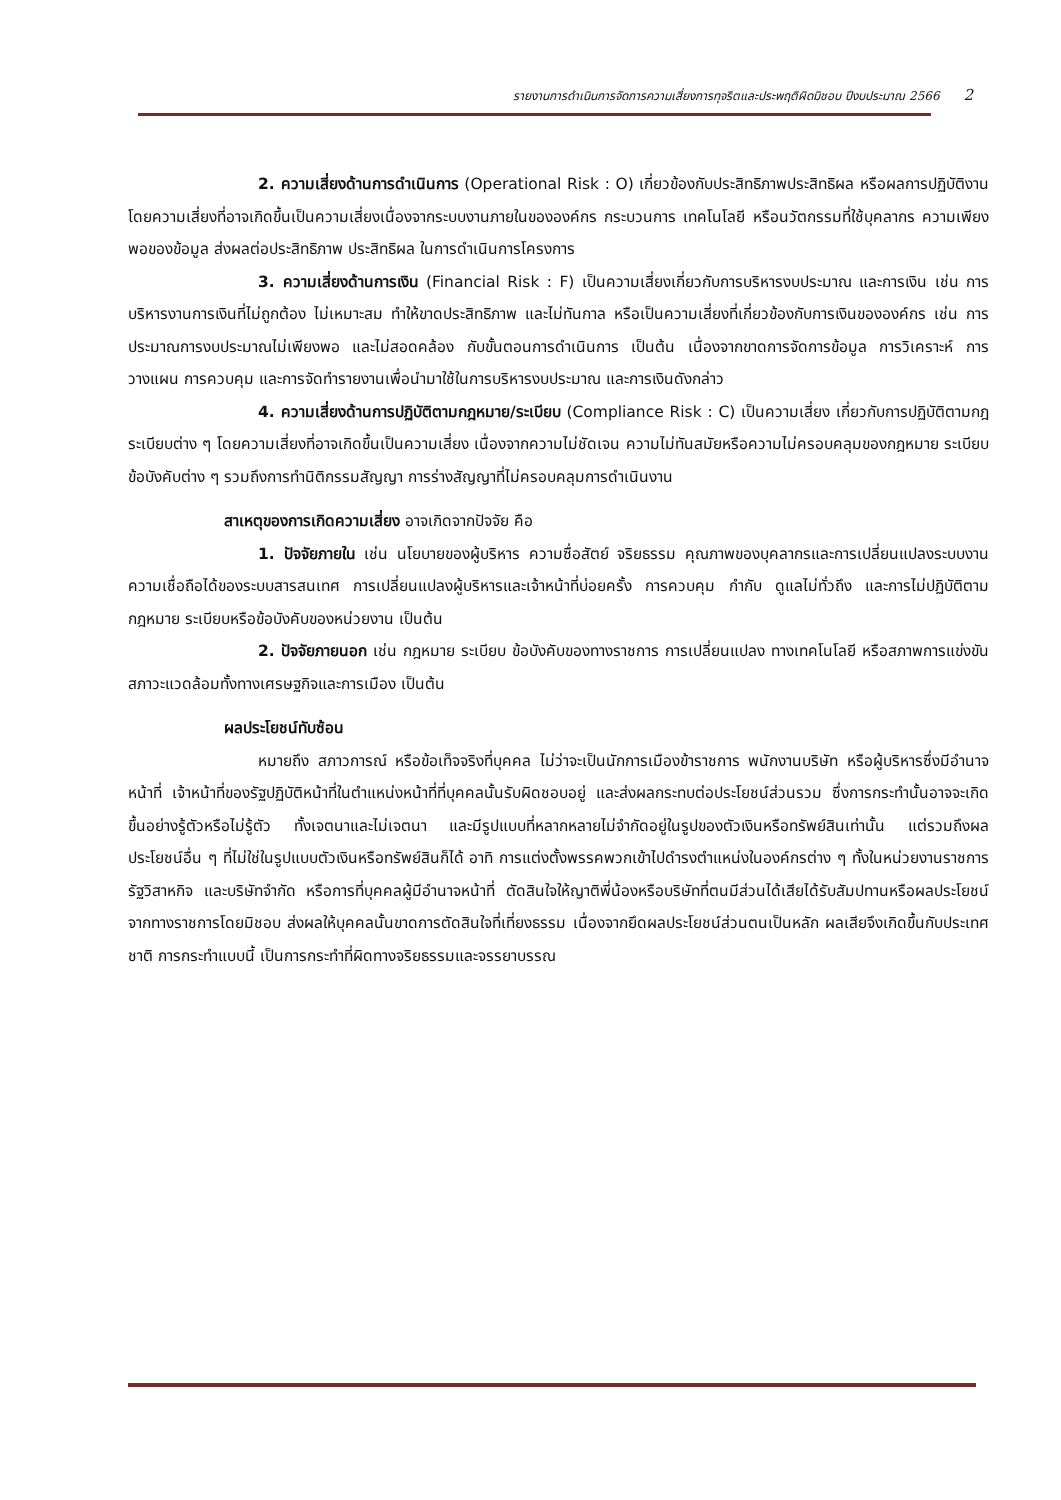รายงานการดำเนินการจัดการความเสี่ยงการทุจริตและประพฤติผิดมิชอบ ปีงบประมาณ 2566 2
2. ความเสี่ยงด้านการดำเนินการ (Operational Risk : O) เกี่ยวข้องกับประสิทธิภาพประสิทธิผล หรือผลการปฏิบัติงาน โดยความเสี่ยงที่อาจเกิดขึ้นเป็นความเสี่ยงเนื่องจากระบบงานภายในขององค์กร กระบวนการ เทคโนโลยี หรือนวัตกรรมที่ใช้บุคลากร ความเพียงพอของข้อมูล ส่งผลต่อประสิทธิภาพ ประสิทธิผล ในการดำเนินการโครงการ
3. ความเสี่ยงด้านการเงิน (Financial Risk : F) เป็นความเสี่ยงเกี่ยวกับการบริหารงบประมาณ และการเงิน เช่น การบริหารงานการเงินที่ไม่ถูกต้อง ไม่เหมาะสม ทำให้ขาดประสิทธิภาพ และไม่ทันกาล หรือเป็นความเสี่ยงที่เกี่ยวข้องกับการเงินขององค์กร เช่น การประมาณการงบประมาณไม่เพียงพอ และไม่สอดคล้อง กับขั้นตอนการดำเนินการ เป็นต้น เนื่องจากขาดการจัดการข้อมูล การวิเคราะห์ การวางแผน การควบคุม และการจัดทำรายงานเพื่อนำมาใช้ในการบริหารงบประมาณ และการเงินดังกล่าว
4. ความเสี่ยงด้านการปฏิบัติตามกฎหมาย/ระเบียบ (Compliance Risk : C) เป็นความเสี่ยง เกี่ยวกับการปฏิบัติตามกฎระเบียบต่าง ๆ โดยความเสี่ยงที่อาจเกิดขึ้นเป็นความเสี่ยง เนื่องจากความไม่ชัดเจน ความไม่ทันสมัยหรือความไม่ครอบคลุมของกฎหมาย ระเบียบ ข้อบังคับต่าง ๆ รวมถึงการทำนิติกรรมสัญญา การร่างสัญญาที่ไม่ครอบคลุมการดำเนินงาน
สาเหตุของการเกิดความเสี่ยง อาจเกิดจากปัจจัย คือ
1. ปัจจัยภายใน เช่น นโยบายของผู้บริหาร ความซื่อสัตย์ จริยธรรม คุณภาพของบุคลากรและการเปลี่ยนแปลงระบบงานความเชื่อถือได้ของระบบสารสนเทศ การเปลี่ยนแปลงผู้บริหารและเจ้าหน้าที่บ่อยครั้ง การควบคุม กำกับ ดูแลไม่ทั่วถึง และการไม่ปฏิบัติตามกฎหมาย ระเบียบหรือข้อบังคับของหน่วยงาน เป็นต้น
2. ปัจจัยภายนอก เช่น กฎหมาย ระเบียบ ข้อบังคับของทางราชการ การเปลี่ยนแปลง ทางเทคโนโลยี หรือสภาพการแข่งขัน สภาวะแวดล้อมทั้งทางเศรษฐกิจและการเมือง เป็นต้น
ผลประโยชน์ทับซ้อน
หมายถึง สภาวการณ์ หรือข้อเท็จจริงที่บุคคล ไม่ว่าจะเป็นนักการเมืองข้าราชการ พนักงานบริษัท หรือผู้บริหารซึ่งมีอำนาจหน้าที่ เจ้าหน้าที่ของรัฐปฏิบัติหน้าที่ในตำแหน่งหน้าที่ที่บุคคลนั้นรับผิดชอบอยู่ และส่งผลกระทบต่อประโยชน์ส่วนรวม ซึ่งการกระทำนั้นอาจจะเกิดขึ้นอย่างรู้ตัวหรือไม่รู้ตัว ทั้งเจตนาและไม่เจตนา และมีรูปแบบที่หลากหลายไม่จำกัดอยู่ในรูปของตัวเงินหรือทรัพย์สินเท่านั้น แต่รวมถึงผลประโยชน์อื่น ๆ ที่ไม่ใช่ในรูปแบบตัวเงินหรือทรัพย์สินก็ได้ อาทิ การแต่งตั้งพรรคพวกเข้าไปดำรงตำแหน่งในองค์กรต่าง ๆ ทั้งในหน่วยงานราชการ รัฐวิสาหกิจ และบริษัทจำกัด หรือการที่บุคคลผู้มีอำนาจหน้าที่ ตัดสินใจให้ญาติพี่น้องหรือบริษัทที่ตนมีส่วนได้เสียได้รับสัมปทานหรือผลประโยชน์จากทางราชการโดยมิชอบ ส่งผลให้บุคคลนั้นขาดการตัดสินใจที่เที่ยงธรรม เนื่องจากยึดผลประโยชน์ส่วนตนเป็นหลัก ผลเสียจึงเกิดขึ้นกับประเทศชาติ การกระทำแบบนี้ เป็นการกระทำที่ผิดทางจริยธรรมและจรรยาบรรณ